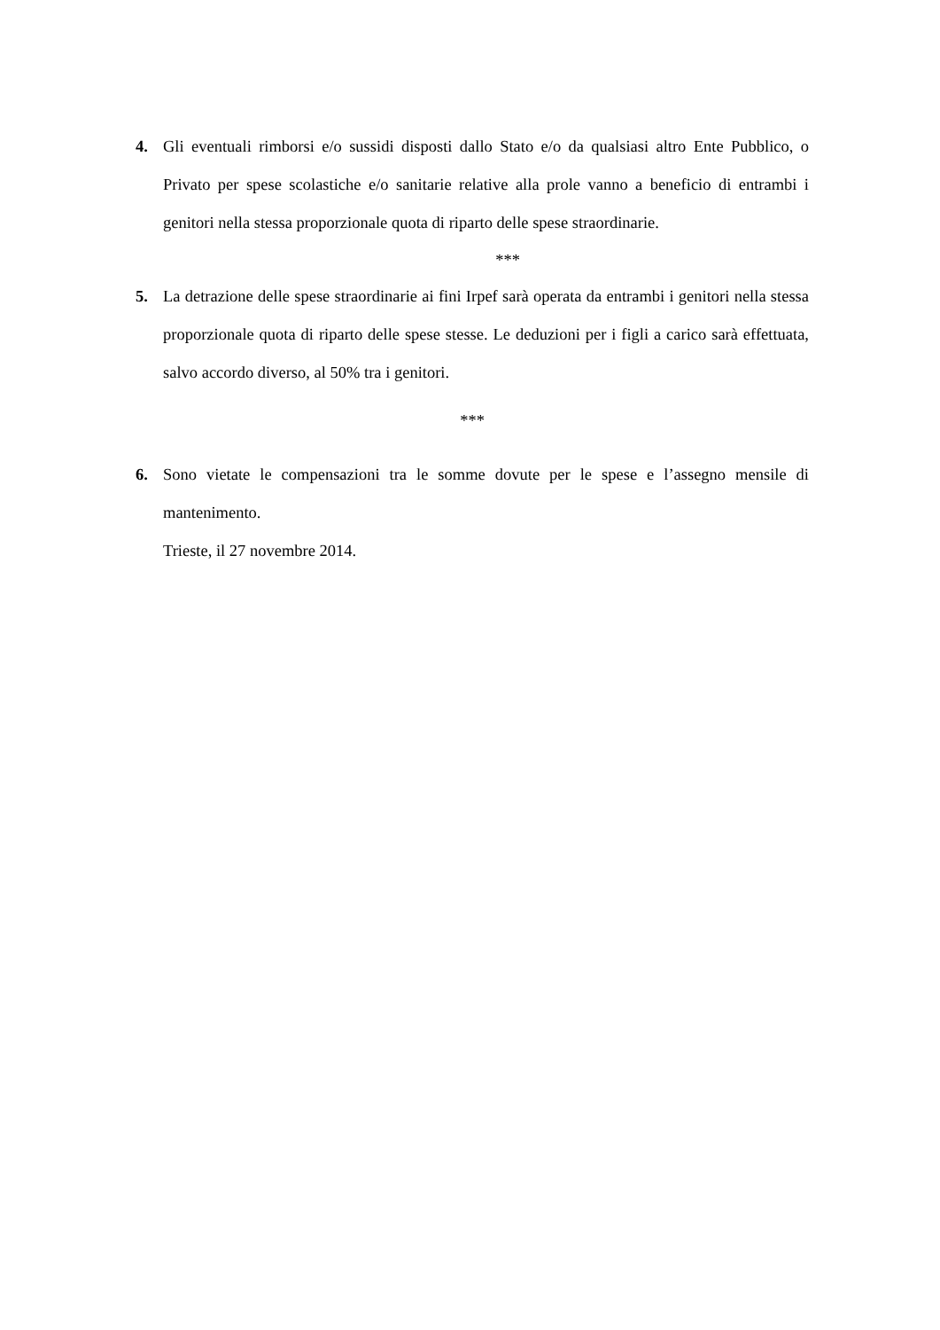4. Gli eventuali rimborsi e/o sussidi disposti dallo Stato e/o da qualsiasi altro Ente Pubblico, o Privato per spese scolastiche e/o sanitarie relative alla prole vanno a beneficio di entrambi i genitori nella stessa proporzionale quota di riparto delle spese straordinarie.
***
5. La detrazione delle spese straordinarie ai fini Irpef sarà operata da entrambi i genitori nella stessa proporzionale quota di riparto delle spese stesse. Le deduzioni per i figli a carico sarà effettuata, salvo accordo diverso, al 50% tra i genitori.
***
6. Sono vietate le compensazioni tra le somme dovute per le spese e l’assegno mensile di mantenimento.
Trieste, il 27 novembre 2014.